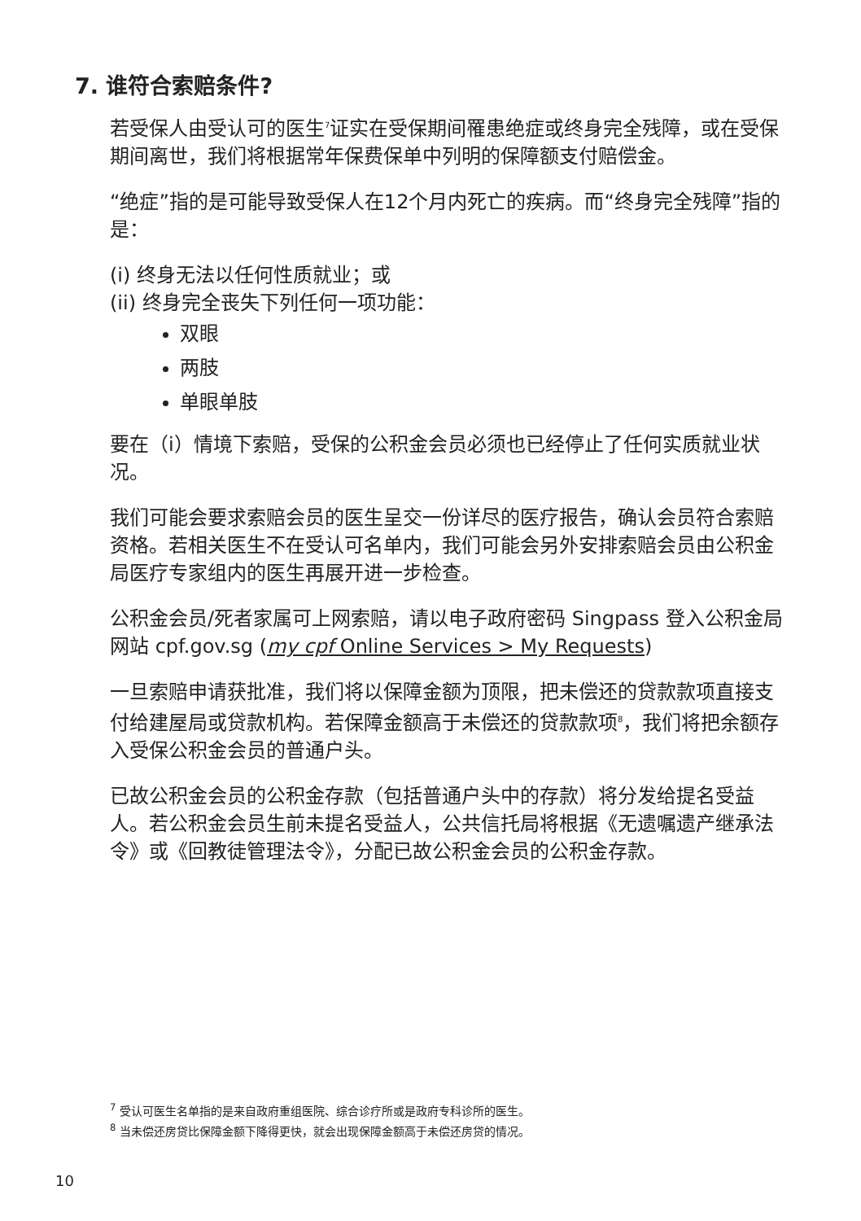7. 谁符合索赔条件?
若受保人由受认可的医生<sup>7</sup>证实在受保期间罹患绝症或终身完全残障，或在受保期间离世，我们将根据常年保费保单中列明的保障额支付赔偿金。
“绝症”指的是可能导致受保人在12个月内死亡的疾病。而“终身完全残障”指的是：
(i) 终身无法以任何性质就业；或
(ii) 终身完全丧失下列任何一项功能：
双眼
两肢
单眼单肢
要在（i）情境下索赔，受保的公积金会员必须也已经停止了任何实质就业状况。
我们可能会要求索赔会员的医生呈交一份详尽的医疗报告，确认会员符合索赔资格。若相关医生不在受认可名单内，我们可能会另外安排索赔会员由公积金局医疗专家组内的医生再展开进一步检查。
公积金会员/死者家属可上网索赔，请以电子政府密码 Singpass 登入公积金局网站 cpf.gov.sg (my cpf Online Services > My Requests)
一旦索赔申请获批准，我们将以保障金额为顶限，把未偿还的贷款款项直接支付给建屋局或贷款机构。若保障金额高于未偿还的贷款款项<sup>8</sup>，我们将把余额存入受保公积金会员的普通户头。
已故公积金会员的公积金存款（包括普通户头中的存款）将分发给提名受益人。若公积金会员生前未提名受益人，公共信托局将根据《无遗嘱遗产继承法令》或《回教徒管理法令》，分配已故公积金会员的公积金存款。
<sup>7</sup> 受认可医生名单指的是来自政府重组医院、综合诊疗所或是政府专科诊所的医生。
<sup>8</sup> 当未偿还房贷比保障金额下降得更快，就会出现保障金额高于未偿还房贷的情况。
10